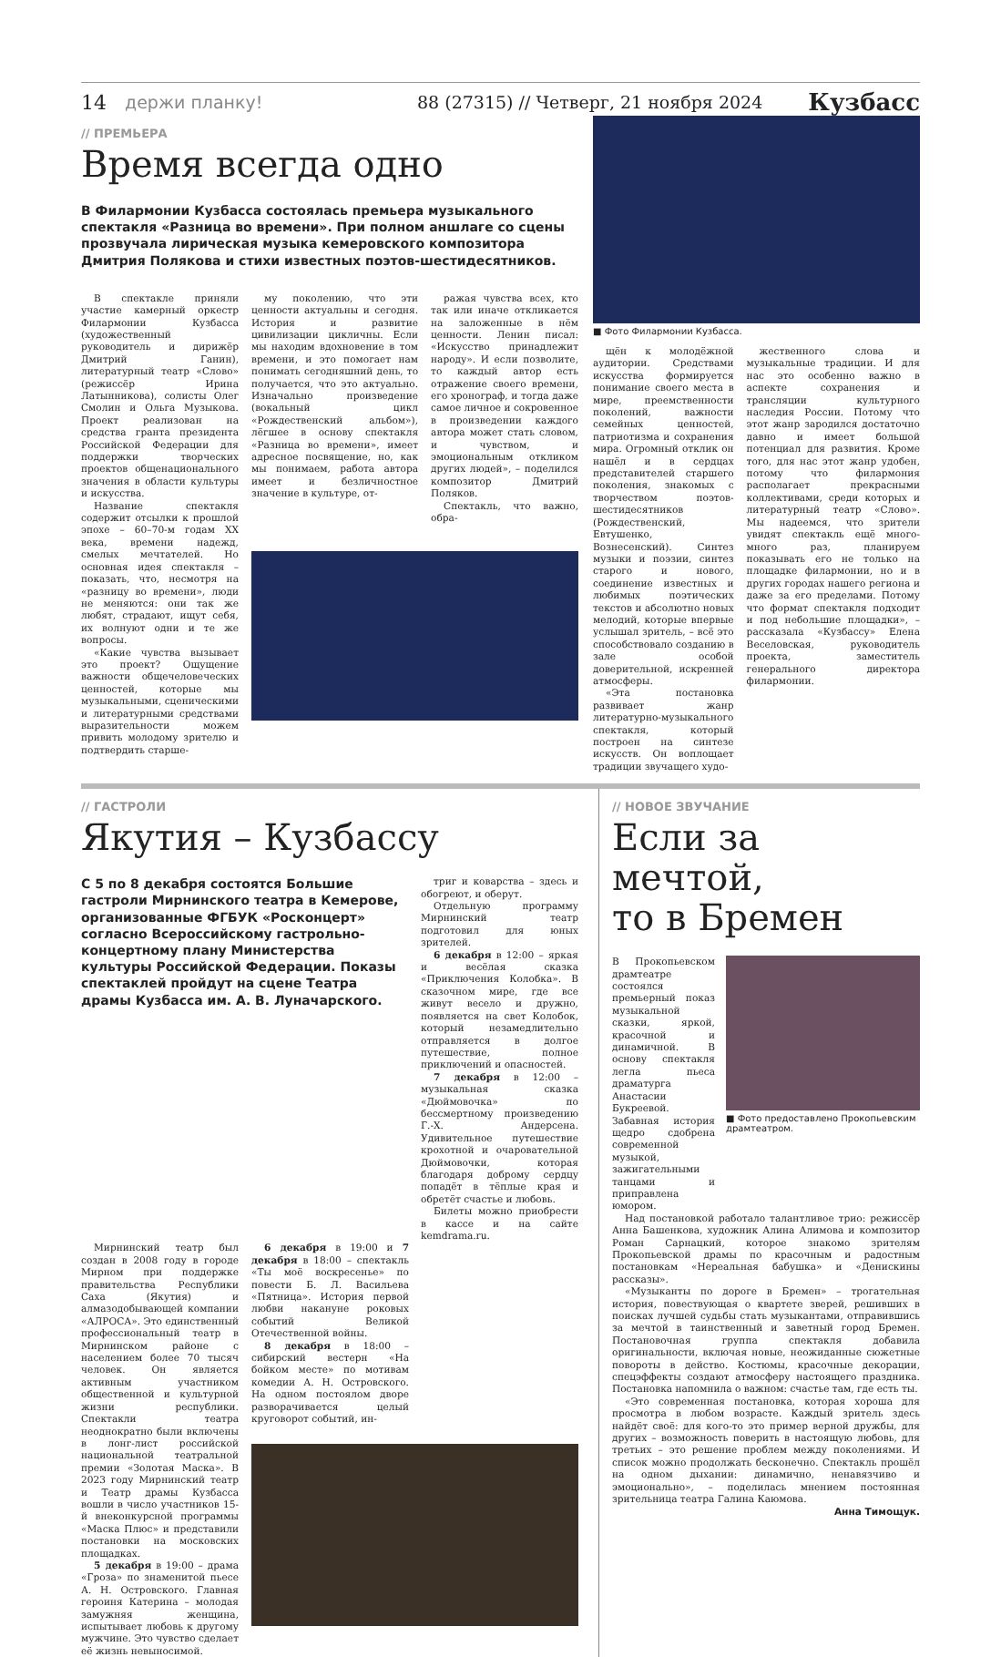14 держи планку! 88 (27315) // Четверг, 21 ноября 2024 Кузбасс
// ПРЕМЬЕРА
Время всегда одно
В Филармонии Кузбасса состоялась премьера музыкального спектакля «Разница во времени». При полном аншлаге со сцены прозвучала лирическая музыка кемеровского композитора Дмитрия Полякова и стихи известных поэтов-шестидесятников.
В спектакле приняли участие камерный оркестр Филармонии Кузбасса (художественный руководитель и дирижёр Дмитрий Ганин), литературный театр «Слово» (режиссёр Ирина Латынникова), солисты Олег Смолин и Ольга Музыкова. Проект реализован на средства гранта президента Российской Федерации для поддержки творческих проектов общенационального значения в области культуры и искусства.
Название спектакля содержит отсылки к прошлой эпохе – 60–70-м годам XX века, времени надежд, смелых мечтателей. Но основная идея спектакля – показать, что, несмотря на «разницу во времени», люди не меняются: они так же любят, страдают, ищут себя, их волнуют одни и те же вопросы.
«Какие чувства вызывает это проект? Ощущение важности общечеловеческих ценностей, которые мы музыкальными, сценическими и литературными средствами выразительности можем привить молодому зрителю и подтвердить старше-
му поколению, что эти ценности актуальны и сегодня. История и развитие цивилизации цикличны. Если мы находим вдохновение в том времени, и это помогает нам понимать сегодняшний день, то получается, что это актуально. Изначально произведение (вокальный цикл «Рождественский альбом»), лёгшее в основу спектакля «Разница во времени», имеет адресное посвящение, но, как мы понимаем, работа автора имеет и безличностное значение в культуре, от-
ражая чувства всех, кто так или иначе откликается на заложенные в нём ценности. Ленин писал: «Искусство принадлежит народу». И если позволите, то каждый автор есть отражение своего времени, его хронограф, и тогда даже самое личное и сокровенное в произведении каждого автора может стать словом, и чувством, и эмоциональным откликом других людей», – поделился композитор Дмитрий Поляков.
Спектакль, что важно, обра-
■ Фото Филармонии Кузбасса.
щён к молодёжной аудитории. Средствами искусства формируется понимание своего места в мире, преемственности поколений, важности семейных ценностей, патриотизма и сохранения мира. Огромный отклик он нашёл и в сердцах представителей старшего поколения, знакомых с творчеством поэтов-шестидесятников (Рождественский, Евтушенко, Вознесенский). Синтез музыки и поэзии, синтез старого и нового, соединение известных и любимых поэтических текстов и абсолютно новых мелодий, которые впервые услышал зритель, – всё это способствовало созданию в зале особой доверительной, искренней атмосферы.
«Эта постановка развивает жанр литературно-музыкального спектакля, который построен на синтезе искусств. Он воплощает традиции звучащего худо-
жественного слова и музыкальные традиции. И для нас это особенно важно в аспекте сохранения и трансляции культурного наследия России. Потому что этот жанр зародился достаточно давно и имеет большой потенциал для развития. Кроме того, для нас этот жанр удобен, потому что филармония располагает прекрасными коллективами, среди которых и литературный театр «Слово». Мы надеемся, что зрители увидят спектакль ещё много-много раз, планируем показывать его не только на площадке филармонии, но и в других городах нашего региона и даже за его пределами. Потому что формат спектакля подходит и под небольшие площадки», – рассказала «Кузбассу» Елена Веселовская, руководитель проекта, заместитель генерального директора филармонии.
// ГАСТРОЛИ
Якутия – Кузбассу
С 5 по 8 декабря состоятся Большие гастроли Мирнинского театра в Кемерове, организованные ФГБУК «Росконцерт» согласно Всероссийскому гастрольно-концертному плану Министерства культуры Российской Федерации. Показы спектаклей пройдут на сцене Театра драмы Кузбасса им. А. В. Луначарского.
триг и коварства – здесь и обогреют, и оберут.
Отдельную программу Мирнинский театр подготовил для юных зрителей.
6 декабря в 12:00 – яркая и весёлая сказка «Приключения Колобка». В сказочном мире, где все живут весело и дружно, появляется на свет Колобок, который незамедлительно отправляется в долгое путешествие, полное приключений и опасностей.
7 декабря в 12:00 – музыкальная сказка «Дюймовочка» по бессмертному произведению Г.-Х. Андерсена. Удивительное путешествие крохотной и очаровательной Дюймовочки, которая благодаря доброму сердцу попадёт в тёплые края и обретёт счастье и любовь.
Билеты можно приобрести в кассе и на сайте kemdrama.ru.
Мирнинский театр был создан в 2008 году в городе Мирном при поддержке правительства Республики Саха (Якутия) и алмазодобывающей компании «АЛРОСА». Это единственный профессиональный театр в Мирнинском районе с населением более 70 тысяч человек. Он является активным участником общественной и культурной жизни республики. Спектакли театра неоднократно были включены в лонг-лист российской национальной театральной премии «Золотая Маска». В 2023 году Мирнинский театр и Театр драмы Кузбасса вошли в число участников 15-й внеконкурсной программы «Маска Плюс» и представили постановки на московских площадках.
5 декабря в 19:00 – драма «Гроза» по знаменитой пьесе А. Н. Островского. Главная героиня Катерина – молодая замужняя женщина, испытывает любовь к другому мужчине. Это чувство сделает её жизнь невыносимой.
6 декабря в 19:00 и 7 декабря в 18:00 – спектакль «Ты моё воскресенье» по повести Б. Л. Васильева «Пятница». История первой любви накануне роковых событий Великой Отечественной войны.
8 декабря в 18:00 – сибирский вестерн «На бойком месте» по мотивам комедии А. Н. Островского. На одном постоялом дворе разворачивается целый круговорот событий, ин-
// НОВОЕ ЗВУЧАНИЕ
Если за мечтой,
то в Бремен
В Прокопьевском драмтеатре состоялся премьерный показ музыкальной сказки, яркой, красочной и динамичной. В основу спектакля легла пьеса драматурга Анастасии Букреевой. Забавная история щедро сдобрена современной музыкой, зажигательными танцами и приправлена юмором.
■ Фото предоставлено Прокопьевским драмтеатром.
Над постановкой работало талантливое трио: режиссёр Анна Башенкова, художник Алина Алимова и композитор Роман Сарнацкий, которое знакомо зрителям Прокопьевской драмы по красочным и радостным постановкам «Нереальная бабушка» и «Денискины рассказы».
«Музыканты по дороге в Бремен» – трогательная история, повествующая о квартете зверей, решивших в поисках лучшей судьбы стать музыкантами, отправившись за мечтой в таинственный и заветный город Бремен. Постановочная группа спектакля добавила оригинальности, включая новые, неожиданные сюжетные повороты в действо. Костюмы, красочные декорации, спецэффекты создают атмосферу настоящего праздника. Постановка напомнила о важном: счастье там, где есть ты.
«Это современная постановка, которая хороша для просмотра в любом возрасте. Каждый зритель здесь найдёт своё: для кого-то это пример верной дружбы, для других – возможность поверить в настоящую любовь, для третьих – это решение проблем между поколениями. И список можно продолжать бесконечно. Спектакль прошёл на одном дыхании: динамично, ненавязчиво и эмоционально», – поделилась мнением постоянная зрительница театра Галина Каюмова.
Анна Тимощук.